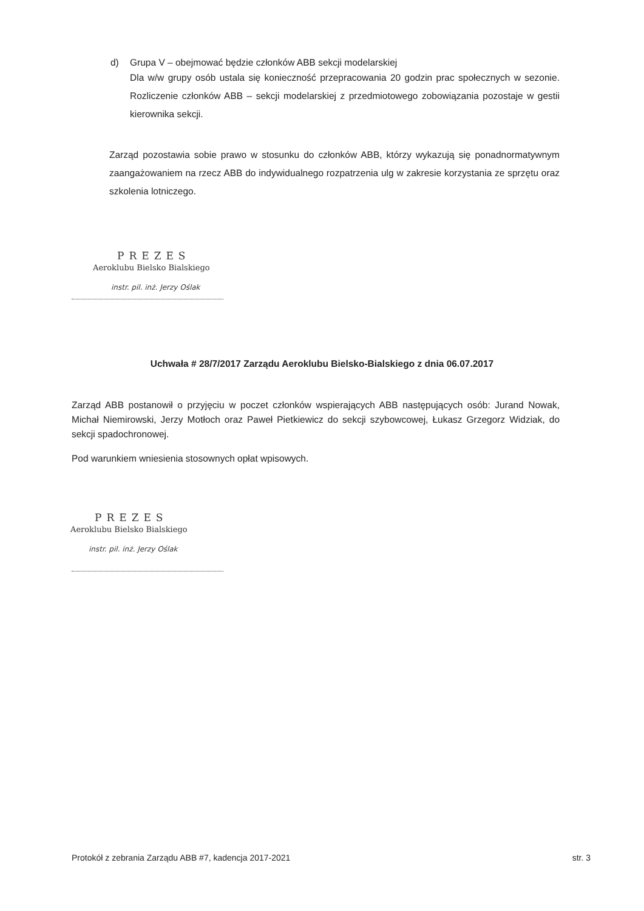d) Grupa V – obejmować będzie członków ABB sekcji modelarskiej
Dla w/w grupy osób ustala się konieczność przepracowania 20 godzin prac społecznych w sezonie. Rozliczenie członków ABB – sekcji modelarskiej z przedmiotowego zobowiązania pozostaje w gestii kierownika sekcji.
Zarząd pozostawia sobie prawo w stosunku do członków ABB, którzy wykazują się ponadnormatywnym zaangażowaniem na rzecz ABB do indywidualnego rozpatrzenia ulg w zakresie korzystania ze sprzętu oraz szkolenia lotniczego.
PREZES
Aeroklubu Bielsko Bialskiego
instr. pil. inż. Jerzy Oślak
Uchwała # 28/7/2017 Zarządu Aeroklubu Bielsko-Bialskiego z dnia 06.07.2017
Zarząd ABB postanowił o przyjęciu w poczet członków wspierających ABB następujących osób: Jurand Nowak, Michał Niemirowski, Jerzy Motłoch oraz Paweł Pietkiewicz do sekcji szybowcowej, Łukasz Grzegorz Widziak, do sekcji spadochronowej.
Pod warunkiem wniesienia stosownych opłat wpisowych.
PREZES
Aeroklubu Bielsko Bialskiego
instr. pil. inż. Jerzy Oślak
Protokół z zebrania Zarządu ABB #7, kadencja 2017-2021 str. 3